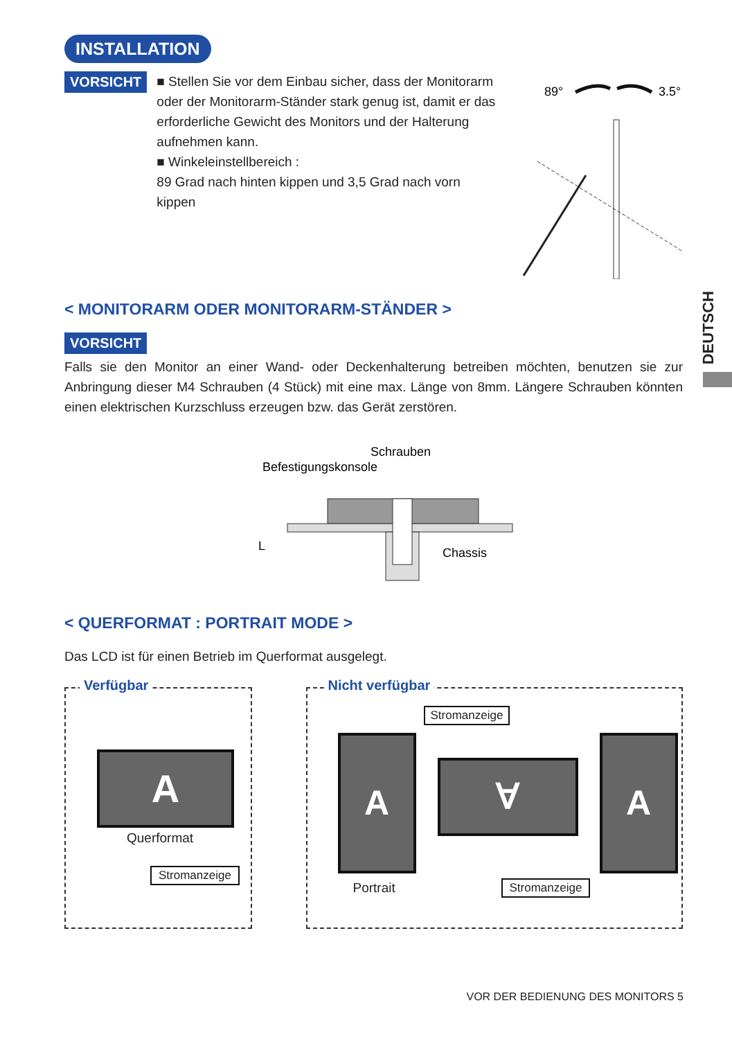INSTALLATION
VORSICHT
■ Stellen Sie vor dem Einbau sicher, dass der Monitorarm oder der Monitorarm-Ständer stark genug ist, damit er das erforderliche Gewicht des Monitors und der Halterung aufnehmen kann.
■ Winkeleinstellbereich :
89 Grad nach hinten kippen und 3,5 Grad nach vorn kippen
89°
3.5°
< MONITORARM ODER MONITORARM-STÄNDER >
VORSICHT
Falls sie den Monitor an einer Wand- oder Deckenhalterung betreiben möchten, benutzen sie zur Anbringung dieser M4 Schrauben (4 Stück) mit eine max. Länge von 8mm. Längere Schrauben könnten einen elektrischen Kurzschluss erzeugen bzw. das Gerät zerstören.
Schrauben
Befestigungskonsole
L
Chassis
< QUERFORMAT : PORTRAIT MODE >
Das LCD ist für einen Betrieb im Querformat ausgelegt.
Verfügbar
A
Querformat
Stromanzeige
Nicht verfügbar
Stromanzeige
A
∀
A
Portrait Stromanzeige
DEUTSCH
VOR DER BEDIENUNG DES MONITORS 5